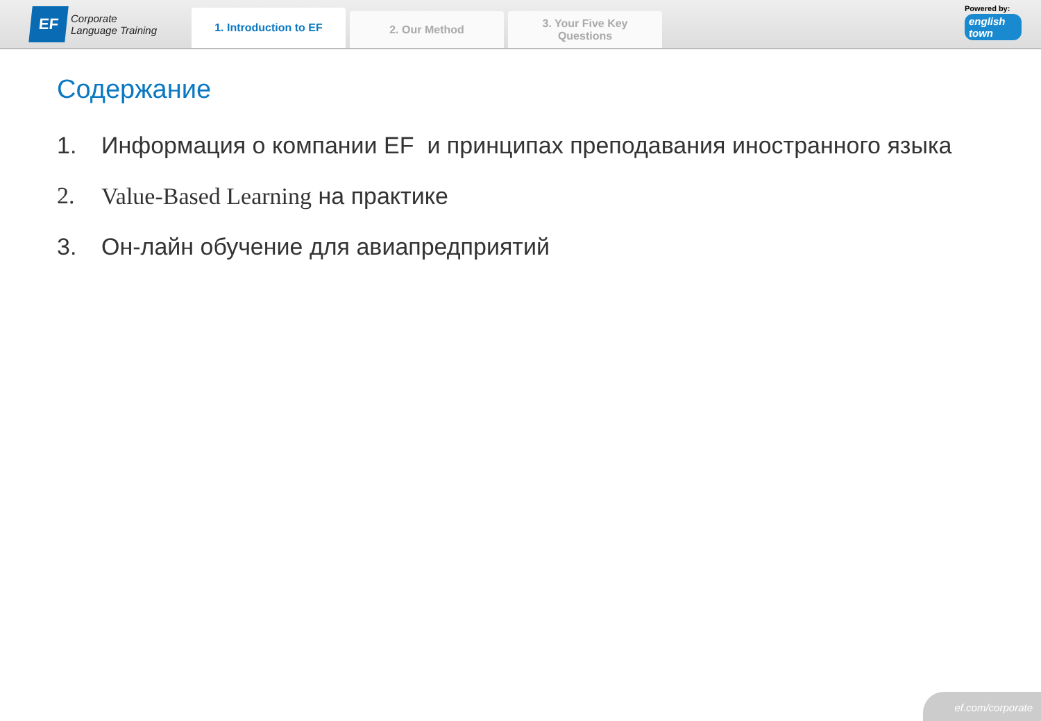EF
Corporate
Language Training
1. Introduction to EF
2. Our Method
3. Your Five Key
Questions
Powered by:
english town
Содержание
1. Информация о компании EF и принципах преподавания иностранного языка
2. Value-Based Learning на практике
3. Он-лайн обучение для авиапредприятий
ef.com/corporate